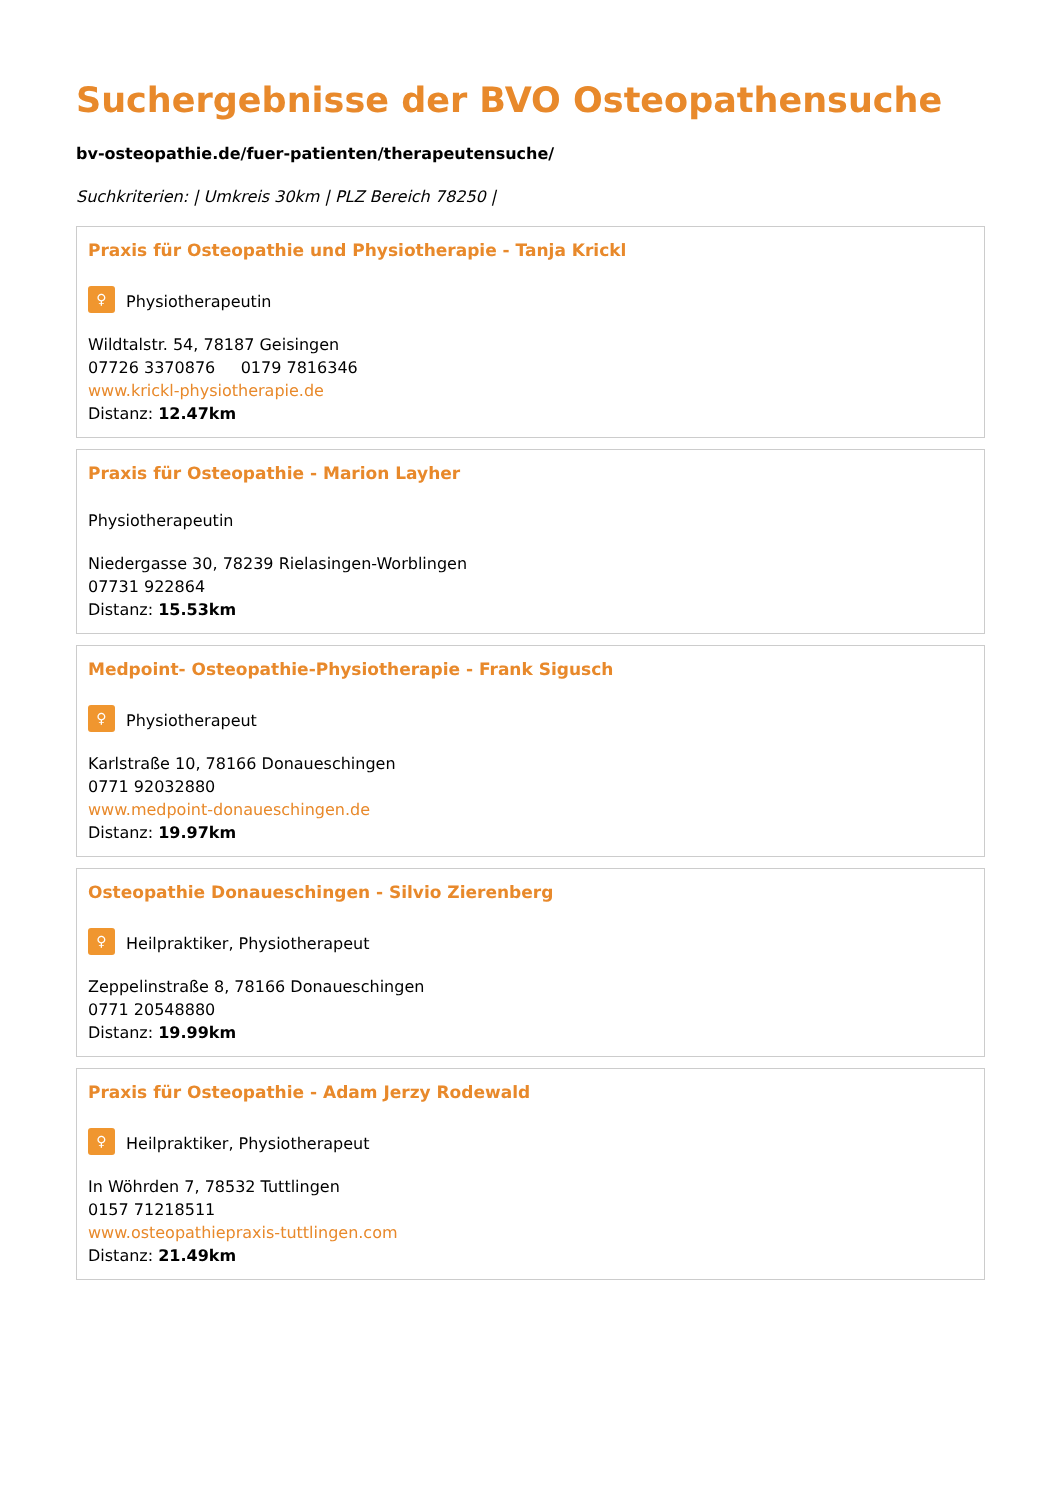Suchergebnisse der BVO Osteopathensuche
bv-osteopathie.de/fuer-patienten/therapeutensuche/
Suchkriterien: | Umkreis 30km | PLZ Bereich 78250 |
Praxis für Osteopathie und Physiotherapie - Tanja Krickl
♀ Physiotherapeutin
Wildtalstr. 54, 78187 Geisingen
07726 3370876 0179 7816346
www.krickl-physiotherapie.de
Distanz: 12.47km
Praxis für Osteopathie - Marion Layher
Physiotherapeutin
Niedergasse 30, 78239 Rielasingen-Worblingen
07731 922864
Distanz: 15.53km
Medpoint- Osteopathie-Physiotherapie - Frank Sigusch
♀ Physiotherapeut
Karlstraße 10, 78166 Donaueschingen
0771 92032880
www.medpoint-donaueschingen.de
Distanz: 19.97km
Osteopathie Donaueschingen - Silvio Zierenberg
♀ Heilpraktiker, Physiotherapeut
Zeppelinstraße 8, 78166 Donaueschingen
0771 20548880
Distanz: 19.99km
Praxis für Osteopathie - Adam Jerzy Rodewald
♀ Heilpraktiker, Physiotherapeut
In Wöhrden 7, 78532 Tuttlingen
0157 71218511
www.osteopathiepraxis-tuttlingen.com
Distanz: 21.49km